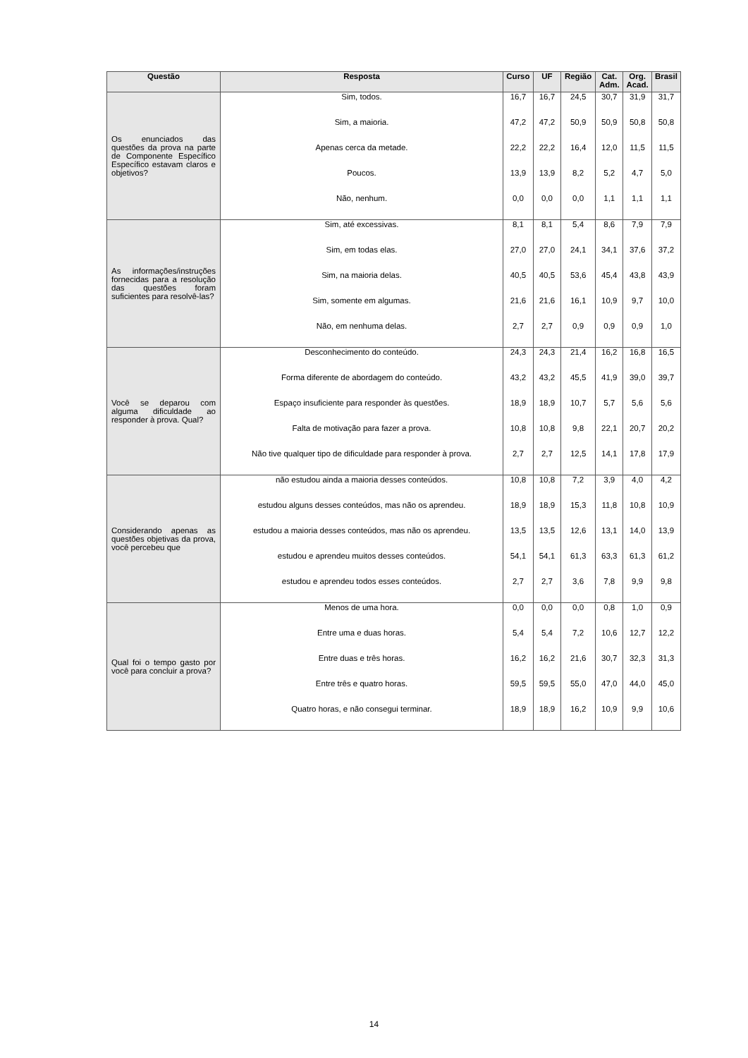| Questão | Resposta | Curso | UF | Região | Cat. Adm. | Org. Acad. | Brasil |
| --- | --- | --- | --- | --- | --- | --- | --- |
| Os enunciados das questões da prova na parte de Componente Específico Específico estavam claros e objetivos? | Sim, todos. | 16,7 | 16,7 | 24,5 | 30,7 | 31,9 | 31,7 |
| | Sim, a maioria. | 47,2 | 47,2 | 50,9 | 50,9 | 50,8 | 50,8 |
| | Apenas cerca da metade. | 22,2 | 22,2 | 16,4 | 12,0 | 11,5 | 11,5 |
| | Poucos. | 13,9 | 13,9 | 8,2 | 5,2 | 4,7 | 5,0 |
| | Não, nenhum. | 0,0 | 0,0 | 0,0 | 1,1 | 1,1 | 1,1 |
| As informações/instruções fornecidas para a resolução das questões foram suficientes para resolvê-las? | Sim, até excessivas. | 8,1 | 8,1 | 5,4 | 8,6 | 7,9 | 7,9 |
| | Sim, em todas elas. | 27,0 | 27,0 | 24,1 | 34,1 | 37,6 | 37,2 |
| | Sim, na maioria delas. | 40,5 | 40,5 | 53,6 | 45,4 | 43,8 | 43,9 |
| | Sim, somente em algumas. | 21,6 | 21,6 | 16,1 | 10,9 | 9,7 | 10,0 |
| | Não, em nenhuma delas. | 2,7 | 2,7 | 0,9 | 0,9 | 0,9 | 1,0 |
| Você se deparou com alguma dificuldade ao responder à prova. Qual? | Desconhecimento do conteúdo. | 24,3 | 24,3 | 21,4 | 16,2 | 16,8 | 16,5 |
| | Forma diferente de abordagem do conteúdo. | 43,2 | 43,2 | 45,5 | 41,9 | 39,0 | 39,7 |
| | Espaço insuficiente para responder às questões. | 18,9 | 18,9 | 10,7 | 5,7 | 5,6 | 5,6 |
| | Falta de motivação para fazer a prova. | 10,8 | 10,8 | 9,8 | 22,1 | 20,7 | 20,2 |
| | Não tive qualquer tipo de dificuldade para responder à prova. | 2,7 | 2,7 | 12,5 | 14,1 | 17,8 | 17,9 |
| Considerando apenas as questões objetivas da prova, você percebeu que | não estudou ainda a maioria desses conteúdos. | 10,8 | 10,8 | 7,2 | 3,9 | 4,0 | 4,2 |
| | estudou alguns desses conteúdos, mas não os aprendeu. | 18,9 | 18,9 | 15,3 | 11,8 | 10,8 | 10,9 |
| | estudou a maioria desses conteúdos, mas não os aprendeu. | 13,5 | 13,5 | 12,6 | 13,1 | 14,0 | 13,9 |
| | estudou e aprendeu muitos desses conteúdos. | 54,1 | 54,1 | 61,3 | 63,3 | 61,3 | 61,2 |
| | estudou e aprendeu todos esses conteúdos. | 2,7 | 2,7 | 3,6 | 7,8 | 9,9 | 9,8 |
| Qual foi o tempo gasto por você para concluir a prova? | Menos de uma hora. | 0,0 | 0,0 | 0,0 | 0,8 | 1,0 | 0,9 |
| | Entre uma e duas horas. | 5,4 | 5,4 | 7,2 | 10,6 | 12,7 | 12,2 |
| | Entre duas e três horas. | 16,2 | 16,2 | 21,6 | 30,7 | 32,3 | 31,3 |
| | Entre três e quatro horas. | 59,5 | 59,5 | 55,0 | 47,0 | 44,0 | 45,0 |
| | Quatro horas, e não consegui terminar. | 18,9 | 18,9 | 16,2 | 10,9 | 9,9 | 10,6 |
14